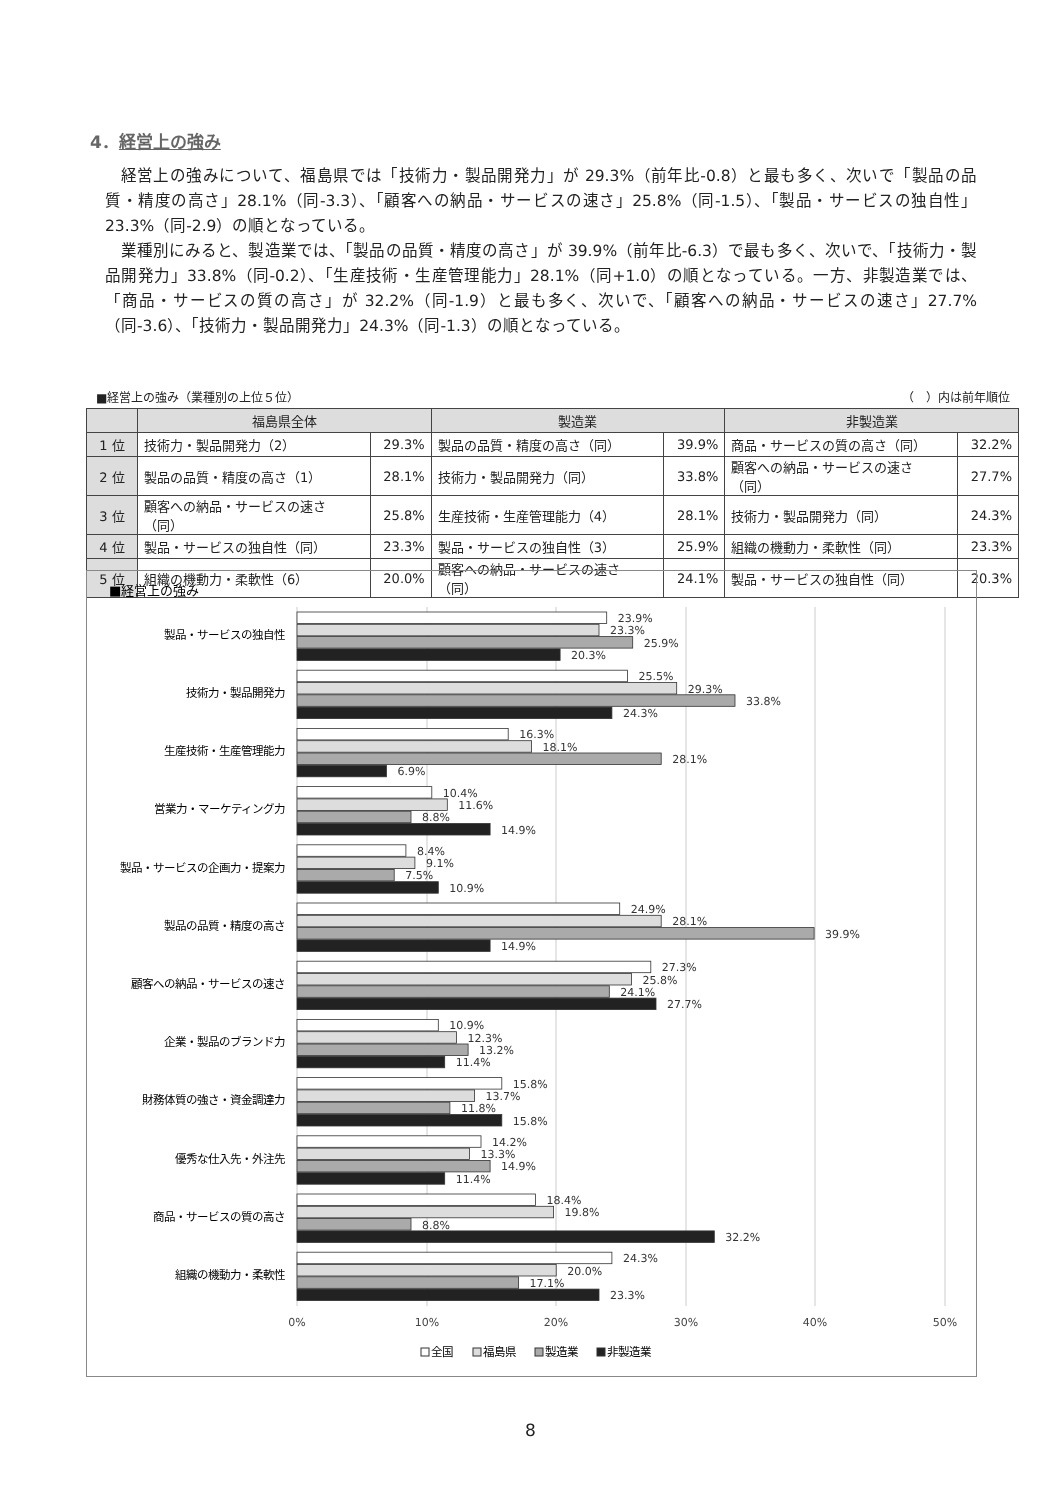4．経営上の強み
経営上の強みについて、福島県では「技術力・製品開発力」が 29.3%（前年比-0.8）と最も多く、次いで「製品の品質・精度の高さ」28.1%（同-3.3）、「顧客への納品・サービスの速さ」25.8%（同-1.5）、「製品・サービスの独自性」23.3%（同-2.9）の順となっている。
業種別にみると、製造業では、「製品の品質・精度の高さ」が 39.9%（前年比-6.3）で最も多く、次いで、「技術力・製品開発力」33.8%（同-0.2）、「生産技術・生産管理能力」28.1%（同+1.0）の順となっている。一方、非製造業では、「商品・サービスの質の高さ」が 32.2%（同-1.9）と最も多く、次いで、「顧客への納品・サービスの速さ」27.7%（同-3.6）、「技術力・製品開発力」24.3%（同-1.3）の順となっている。
■経営上の強み（業種別の上位５位） （　）内は前年順位
| | 福島県全体 | | 製造業 | | 非製造業 | |
| --- | --- | --- | --- | --- | --- | --- |
| 1 位 | 技術力・製品開発力（2） | 29.3% | 製品の品質・精度の高さ（同） | 39.9% | 商品・サービスの質の高さ（同） | 32.2% |
| 2 位 | 製品の品質・精度の高さ（1） | 28.1% | 技術力・製品開発力（同） | 33.8% | 顧客への納品・サービスの速さ（同） | 27.7% |
| 3 位 | 顧客への納品・サービスの速さ（同） | 25.8% | 生産技術・生産管理能力（4） | 28.1% | 技術力・製品開発力（同） | 24.3% |
| 4 位 | 製品・サービスの独自性（同） | 23.3% | 製品・サービスの独自性（3） | 25.9% | 組織の機動力・柔軟性（同） | 23.3% |
| 5 位 | 組織の機動力・柔軟性（6） | 20.0% | 顧客への納品・サービスの速さ（同） | 24.1% | 製品・サービスの独自性（同） | 20.3% |
■経営上の強み
製品・サービスの独自性
技術力・製品開発力
生産技術・生産管理能力
営業力・マーケティング力
製品・サービスの企画力・提案力
製品の品質・精度の高さ
顧客への納品・サービスの速さ
企業・製品のブランド力
財務体質の強さ・資金調達力
優秀な仕入先・外注先
商品・サービスの質の高さ
組織の機動力・柔軟性
23.9%
23.3%
25.9%
20.3%
25.5%
29.3%
33.8%
24.3%
16.3%
18.1%
28.1%
6.9%
10.4%
11.6%
8.8%
14.9%
8.4%
9.1%
7.5%
10.9%
24.9%
28.1%
39.9%
14.9%
27.3%
25.8%
24.1%
27.7%
10.9%
12.3%
13.2%
11.4%
15.8%
13.7%
11.8%
15.8%
14.2%
13.3%
14.9%
11.4%
18.4%
19.8%
8.8%
32.2%
24.3%
20.0%
17.1%
23.3%
0%
10%
20%
30%
40%
50%
全国
福島県
製造業
非製造業
8